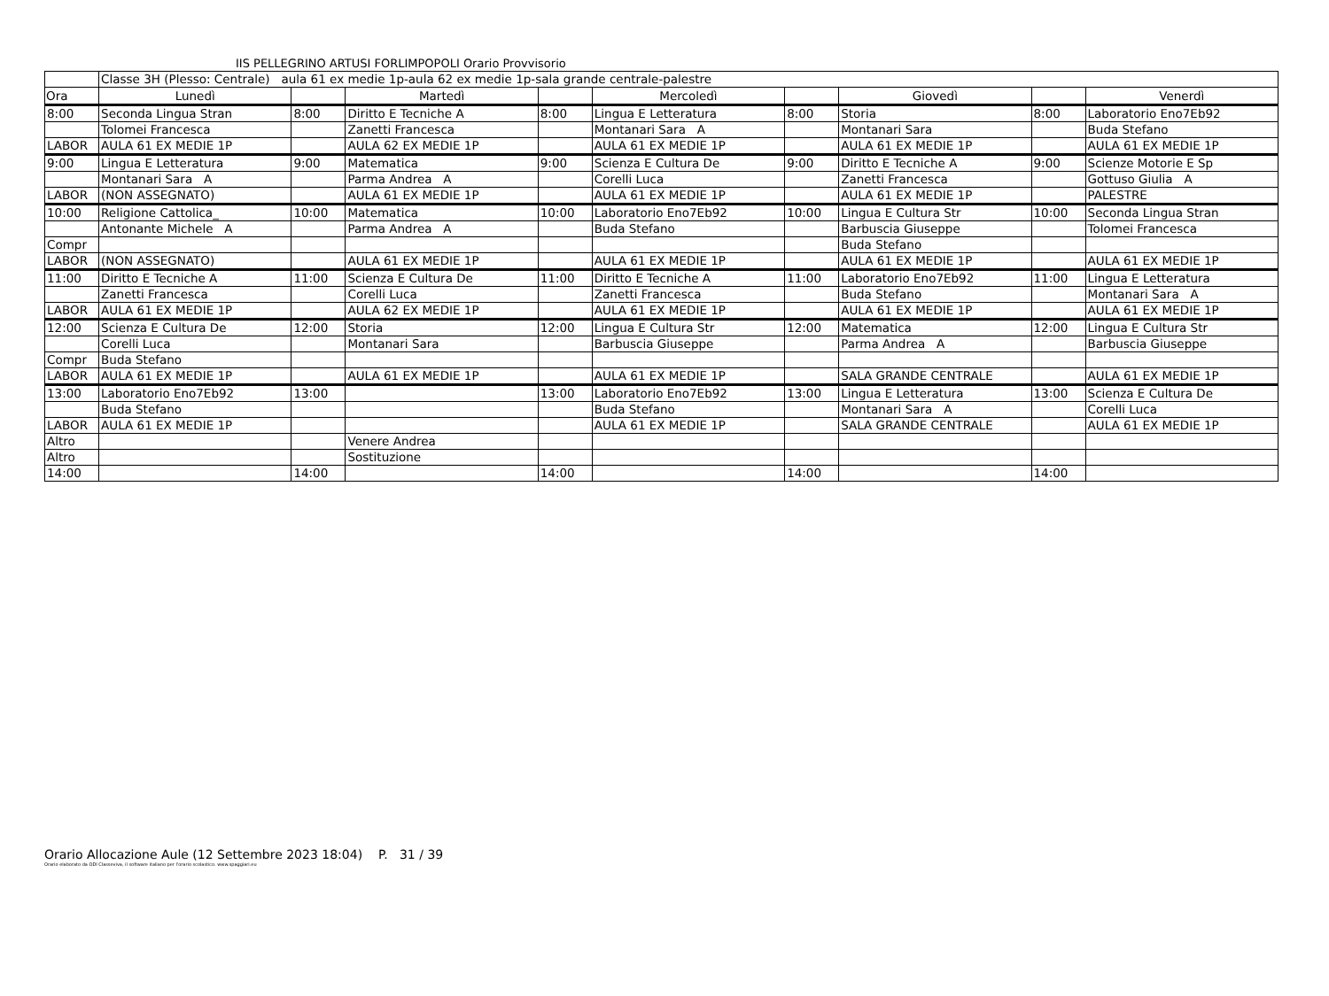IIS PELLEGRINO ARTUSI FORLIMPOPOLI Orario Provvisorio
| | Classe 3H (Plesso: Centrale) aula 61 ex medie 1p-aula 62 ex medie 1p-sala grande centrale-palestre | | | | | | | | |
| Ora | Lunedì | | Martedì | | Mercoledì | | Giovedì | | Venerdì |
| 8:00 | Seconda Lingua Stran | 8:00 | Diritto E Tecniche A | 8:00 | Lingua E Letteratura | 8:00 | Storia | 8:00 | Laboratorio Eno7Eb92 |
| | Tolomei Francesca | | Zanetti Francesca | | Montanari Sara A | | Montanari Sara | | Buda Stefano |
| LABOR | AULA 61 EX MEDIE 1P | | AULA 62 EX MEDIE 1P | | AULA 61 EX MEDIE 1P | | AULA 61 EX MEDIE 1P | | AULA 61 EX MEDIE 1P |
| 9:00 | Lingua E Letteratura | 9:00 | Matematica | 9:00 | Scienza E Cultura De | 9:00 | Diritto E Tecniche A | 9:00 | Scienze Motorie E Sp |
| | Montanari Sara A | | Parma Andrea A | | Corelli Luca | | Zanetti Francesca | | Gottuso Giulia A |
| LABOR | (NON ASSEGNATO) | | AULA 61 EX MEDIE 1P | | AULA 61 EX MEDIE 1P | | AULA 61 EX MEDIE 1P | | PALESTRE |
| 10:00 | Religione Cattolica_ | 10:00 | Matematica | 10:00 | Laboratorio Eno7Eb92 | 10:00 | Lingua E Cultura Str | 10:00 | Seconda Lingua Stran |
| | Antonante Michele A | | Parma Andrea A | | Buda Stefano | | Barbuscia Giuseppe | | Tolomei Francesca |
| Compr | | | | | | | Buda Stefano | | |
| LABOR | (NON ASSEGNATO) | | AULA 61 EX MEDIE 1P | | AULA 61 EX MEDIE 1P | | AULA 61 EX MEDIE 1P | | AULA 61 EX MEDIE 1P |
| 11:00 | Diritto E Tecniche A | 11:00 | Scienza E Cultura De | 11:00 | Diritto E Tecniche A | 11:00 | Laboratorio Eno7Eb92 | 11:00 | Lingua E Letteratura |
| | Zanetti Francesca | | Corelli Luca | | Zanetti Francesca | | Buda Stefano | | Montanari Sara A |
| LABOR | AULA 61 EX MEDIE 1P | | AULA 62 EX MEDIE 1P | | AULA 61 EX MEDIE 1P | | AULA 61 EX MEDIE 1P | | AULA 61 EX MEDIE 1P |
| 12:00 | Scienza E Cultura De | 12:00 | Storia | 12:00 | Lingua E Cultura Str | 12:00 | Matematica | 12:00 | Lingua E Cultura Str |
| | Corelli Luca | | Montanari Sara | | Barbuscia Giuseppe | | Parma Andrea A | | Barbuscia Giuseppe |
| Compr | Buda Stefano | | | | | | | | |
| LABOR | AULA 61 EX MEDIE 1P | | AULA 61 EX MEDIE 1P | | AULA 61 EX MEDIE 1P | | SALA GRANDE CENTRALE | | AULA 61 EX MEDIE 1P |
| 13:00 | Laboratorio Eno7Eb92 | 13:00 | | 13:00 | Laboratorio Eno7Eb92 | 13:00 | Lingua E Letteratura | 13:00 | Scienza E Cultura De |
| | Buda Stefano | | | | Buda Stefano | | Montanari Sara A | | Corelli Luca |
| LABOR | AULA 61 EX MEDIE 1P | | | | AULA 61 EX MEDIE 1P | | SALA GRANDE CENTRALE | | AULA 61 EX MEDIE 1P |
| Altro | | | Venere Andrea | | | | | | |
| Altro | | | Sostituzione | | | | | | |
| 14:00 | | 14:00 | | 14:00 | | 14:00 | | 14:00 | |
Orario Allocazione Aule (12 Settembre 2023 18:04) P. 31 / 39
Orario elaborato da ODI Classeviva, il software italiano per l'orario scolastico. www.spaggiari.eu